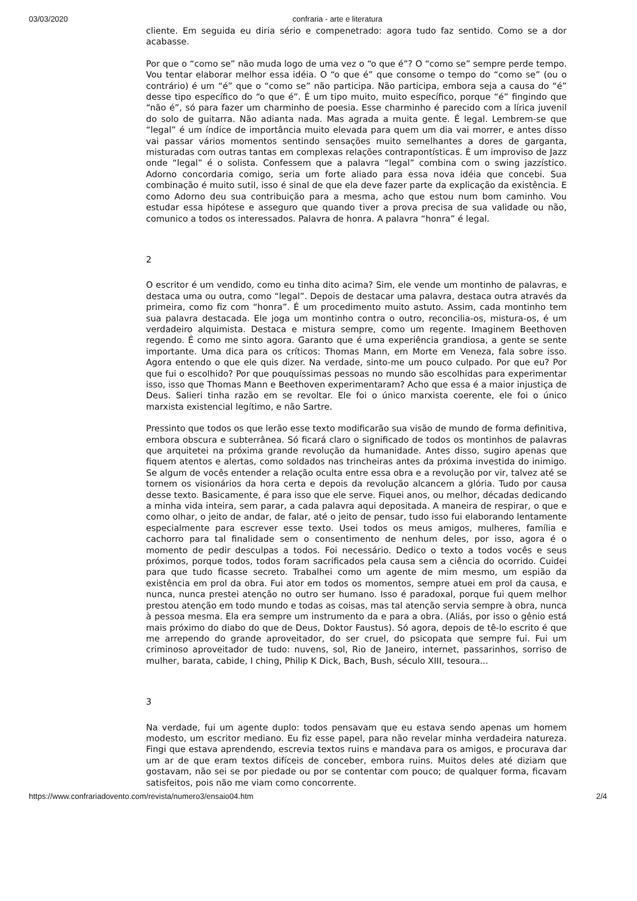03/03/2020 confraria - arte e literatura
cliente. Em seguida eu diria sério e compenetrado: agora tudo faz sentido. Como se a dor acabasse.
Por que o “como se” não muda logo de uma vez o “o que é”? O “como se” sempre perde tempo. Vou tentar elaborar melhor essa idéia. O “o que é” que consome o tempo do “como se” (ou o contrário) é um “é” que o “como se” não participa. Não participa, embora seja a causa do “é” desse tipo específico do “o que é”. É um tipo muito, muito específico, porque “é” fingindo que “não é”, só para fazer um charminho de poesia. Esse charminho é parecido com a lírica juvenil do solo de guitarra. Não adianta nada. Mas agrada a muita gente. É legal. Lembrem-se que “legal” é um índice de importância muito elevada para quem um dia vai morrer, e antes disso vai passar vários momentos sentindo sensações muito semelhantes a dores de garganta, misturadas com outras tantas em complexas relações contrapontísticas. É um improviso de Jazz onde “legal” é o solista. Confessem que a palavra “legal” combina com o swing jazzístico. Adorno concordaria comigo, seria um forte aliado para essa nova idéia que concebi. Sua combinação é muito sutil, isso é sinal de que ela deve fazer parte da explicação da existência. E como Adorno deu sua contribuição para a mesma, acho que estou num bom caminho. Vou estudar essa hipótese e asseguro que quando tiver a prova precisa de sua validade ou não, comunico a todos os interessados. Palavra de honra. A palavra “honra” é legal.
2
O escritor é um vendido, como eu tinha dito acima? Sim, ele vende um montinho de palavras, e destaca uma ou outra, como “legal”. Depois de destacar uma palavra, destaca outra através da primeira, como fiz com “honra”. É um procedimento muito astuto. Assim, cada montinho tem sua palavra destacada. Ele joga um montinho contra o outro, reconcilia-os, mistura-os, é um verdadeiro alquimista. Destaca e mistura sempre, como um regente. Imaginem Beethoven regendo. É como me sinto agora. Garanto que é uma experiência grandiosa, a gente se sente importante. Uma dica para os críticos: Thomas Mann, em Morte em Veneza, fala sobre isso. Agora entendo o que ele quis dizer. Na verdade, sinto-me um pouco culpado. Por que eu? Por que fui o escolhido? Por que pouquíssimas pessoas no mundo são escolhidas para experimentar isso, isso que Thomas Mann e Beethoven experimentaram? Acho que essa é a maior injustiça de Deus. Salieri tinha razão em se revoltar. Ele foi o único marxista coerente, ele foi o único marxista existencial legítimo, e não Sartre.
Pressinto que todos os que lerão esse texto modificarão sua visão de mundo de forma definitiva, embora obscura e subterrânea. Só ficará claro o significado de todos os montinhos de palavras que arquitetei na próxima grande revolução da humanidade. Antes disso, sugiro apenas que fiquem atentos e alertas, como soldados nas trincheiras antes da próxima investida do inimigo. Se algum de vocês entender a relação oculta entre essa obra e a revolução por vir, talvez até se tornem os visionários da hora certa e depois da revolução alcancem a glória. Tudo por causa desse texto. Basicamente, é para isso que ele serve. Fiquei anos, ou melhor, décadas dedicando a minha vida inteira, sem parar, a cada palavra aqui depositada. A maneira de respirar, o que e como olhar, o jeito de andar, de falar, até o jeito de pensar, tudo isso fui elaborando lentamente especialmente para escrever esse texto. Usei todos os meus amigos, mulheres, família e cachorro para tal finalidade sem o consentimento de nenhum deles, por isso, agora é o momento de pedir desculpas a todos. Foi necessário. Dedico o texto a todos vocês e seus próximos, porque todos, todos foram sacrificados pela causa sem a ciência do ocorrido. Cuidei para que tudo ficasse secreto. Trabalhei como um agente de mim mesmo, um espião da existência em prol da obra. Fui ator em todos os momentos, sempre atuei em prol da causa, e nunca, nunca prestei atenção no outro ser humano. Isso é paradoxal, porque fui quem melhor prestou atenção em todo mundo e todas as coisas, mas tal atenção servia sempre à obra, nunca à pessoa mesma. Ela era sempre um instrumento da e para a obra. (Aliás, por isso o gênio está mais próximo do diabo do que de Deus, Doktor Faustus). Só agora, depois de tê-lo escrito é que me arrependo do grande aproveitador, do ser cruel, do psicopata que sempre fui. Fui um criminoso aproveitador de tudo: nuvens, sol, Rio de Janeiro, internet, passarinhos, sorriso de mulher, barata, cabide, I ching, Philip K Dick, Bach, Bush, século XIII, tesoura...
3
Na verdade, fui um agente duplo: todos pensavam que eu estava sendo apenas um homem modesto, um escritor mediano. Eu fiz esse papel, para não revelar minha verdadeira natureza. Fingi que estava aprendendo, escrevia textos ruins e mandava para os amigos, e procurava dar um ar de que eram textos difíceis de conceber, embora ruins. Muitos deles até diziam que gostavam, não sei se por piedade ou por se contentar com pouco; de qualquer forma, ficavam satisfeitos, pois não me viam como concorrente.
https://www.confrariadovento.com/revista/numero3/ensaio04.htm 2/4